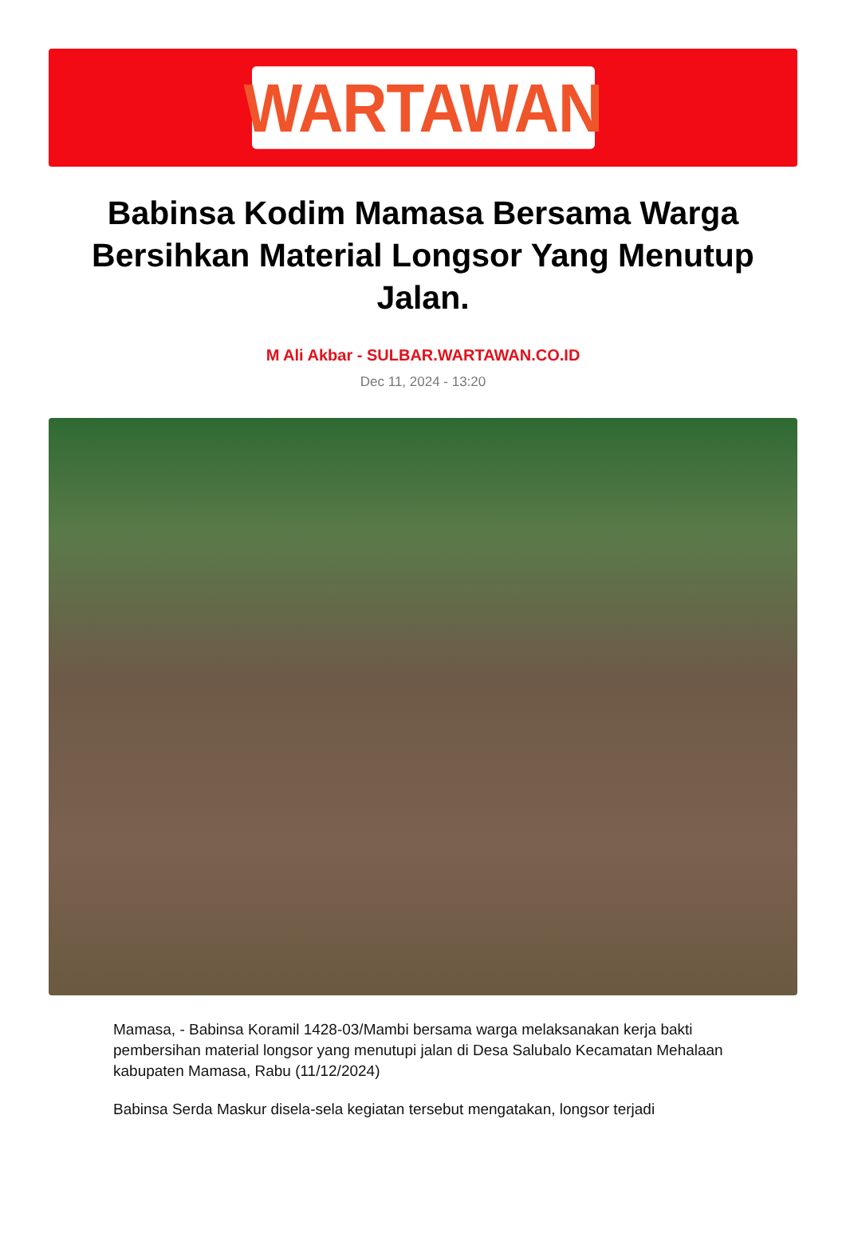WARTAWAN
Babinsa Kodim Mamasa Bersama Warga Bersihkan Material Longsor Yang Menutup Jalan.
M Ali Akbar - SULBAR.WARTAWAN.CO.ID
Dec 11, 2024 - 13:20
Mamasa, - Babinsa Koramil 1428-03/Mambi bersama warga melaksanakan kerja bakti pembersihan material longsor yang menutupi jalan di Desa Salubalo Kecamatan Mehalaan kabupaten Mamasa, Rabu (11/12/2024)
Babinsa Serda Maskur disela-sela kegiatan tersebut mengatakan, longsor terjadi